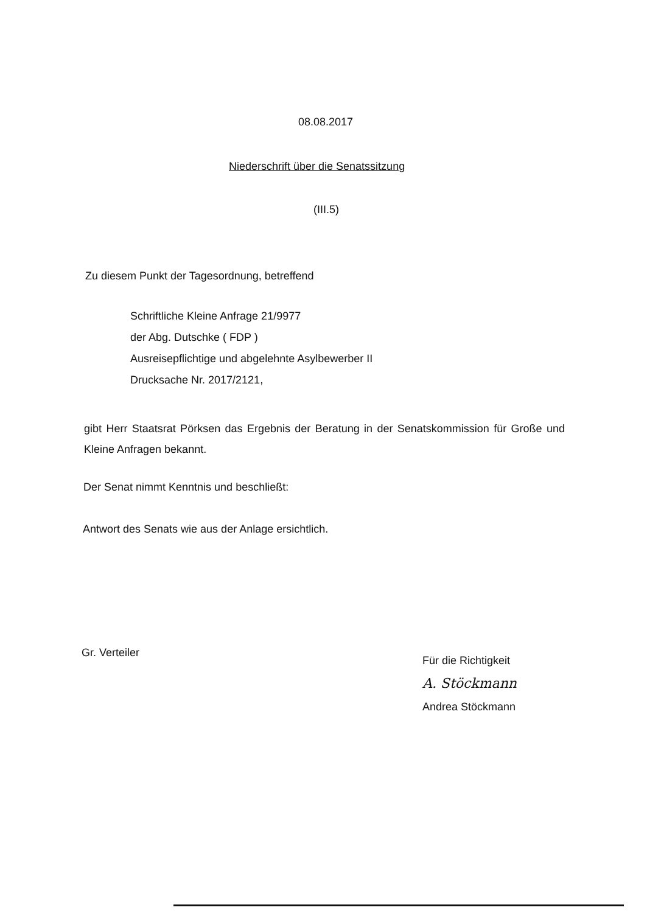08.08.2017
Niederschrift über die Senatssitzung
(III.5)
Zu diesem Punkt der Tagesordnung, betreffend
Schriftliche Kleine Anfrage 21/9977
der Abg. Dutschke ( FDP )
Ausreisepflichtige und abgelehnte Asylbewerber II
Drucksache Nr. 2017/2121,
gibt Herr Staatsrat Pörksen das Ergebnis der Beratung in der Senatskommission für Große und Kleine Anfragen bekannt.
Der Senat nimmt Kenntnis und beschließt:
Antwort des Senats wie aus der Anlage ersichtlich.
Gr. Verteiler
Für die Richtigkeit
A. Stöckmann
Andrea Stöckmann